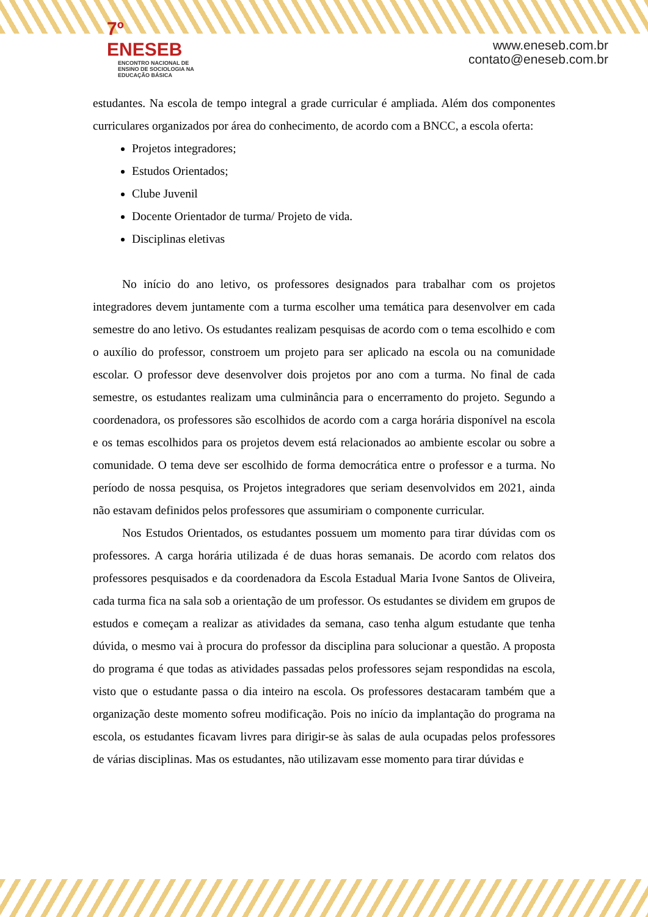7º ENESEB
ENCONTRO NACIONAL DE ENSINO DE SOCIOLOGIA NA EDUCAÇÃO BÁSICA
www.eneseb.com.br
contato@eneseb.com.br
estudantes. Na escola de tempo integral a grade curricular é ampliada. Além dos componentes curriculares organizados por área do conhecimento, de acordo com a BNCC, a escola oferta:
Projetos integradores;
Estudos Orientados;
Clube Juvenil
Docente Orientador de turma/ Projeto de vida.
Disciplinas eletivas
No início do ano letivo, os professores designados para trabalhar com os projetos integradores devem juntamente com a turma escolher uma temática para desenvolver em cada semestre do ano letivo. Os estudantes realizam pesquisas de acordo com o tema escolhido e com o auxílio do professor, constroem um projeto para ser aplicado na escola ou na comunidade escolar. O professor deve desenvolver dois projetos por ano com a turma. No final de cada semestre, os estudantes realizam uma culminância para o encerramento do projeto. Segundo a coordenadora, os professores são escolhidos de acordo com a carga horária disponível na escola e os temas escolhidos para os projetos devem está relacionados ao ambiente escolar ou sobre a comunidade. O tema deve ser escolhido de forma democrática entre o professor e a turma. No período de nossa pesquisa, os Projetos integradores que seriam desenvolvidos em 2021, ainda não estavam definidos pelos professores que assumiriam o componente curricular.
Nos Estudos Orientados, os estudantes possuem um momento para tirar dúvidas com os professores. A carga horária utilizada é de duas horas semanais. De acordo com relatos dos professores pesquisados e da coordenadora da Escola Estadual Maria Ivone Santos de Oliveira, cada turma fica na sala sob a orientação de um professor. Os estudantes se dividem em grupos de estudos e começam a realizar as atividades da semana, caso tenha algum estudante que tenha dúvida, o mesmo vai à procura do professor da disciplina para solucionar a questão. A proposta do programa é que todas as atividades passadas pelos professores sejam respondidas na escola, visto que o estudante passa o dia inteiro na escola. Os professores destacaram também que a organização deste momento sofreu modificação. Pois no início da implantação do programa na escola, os estudantes ficavam livres para dirigir-se às salas de aula ocupadas pelos professores de várias disciplinas. Mas os estudantes, não utilizavam esse momento para tirar dúvidas e